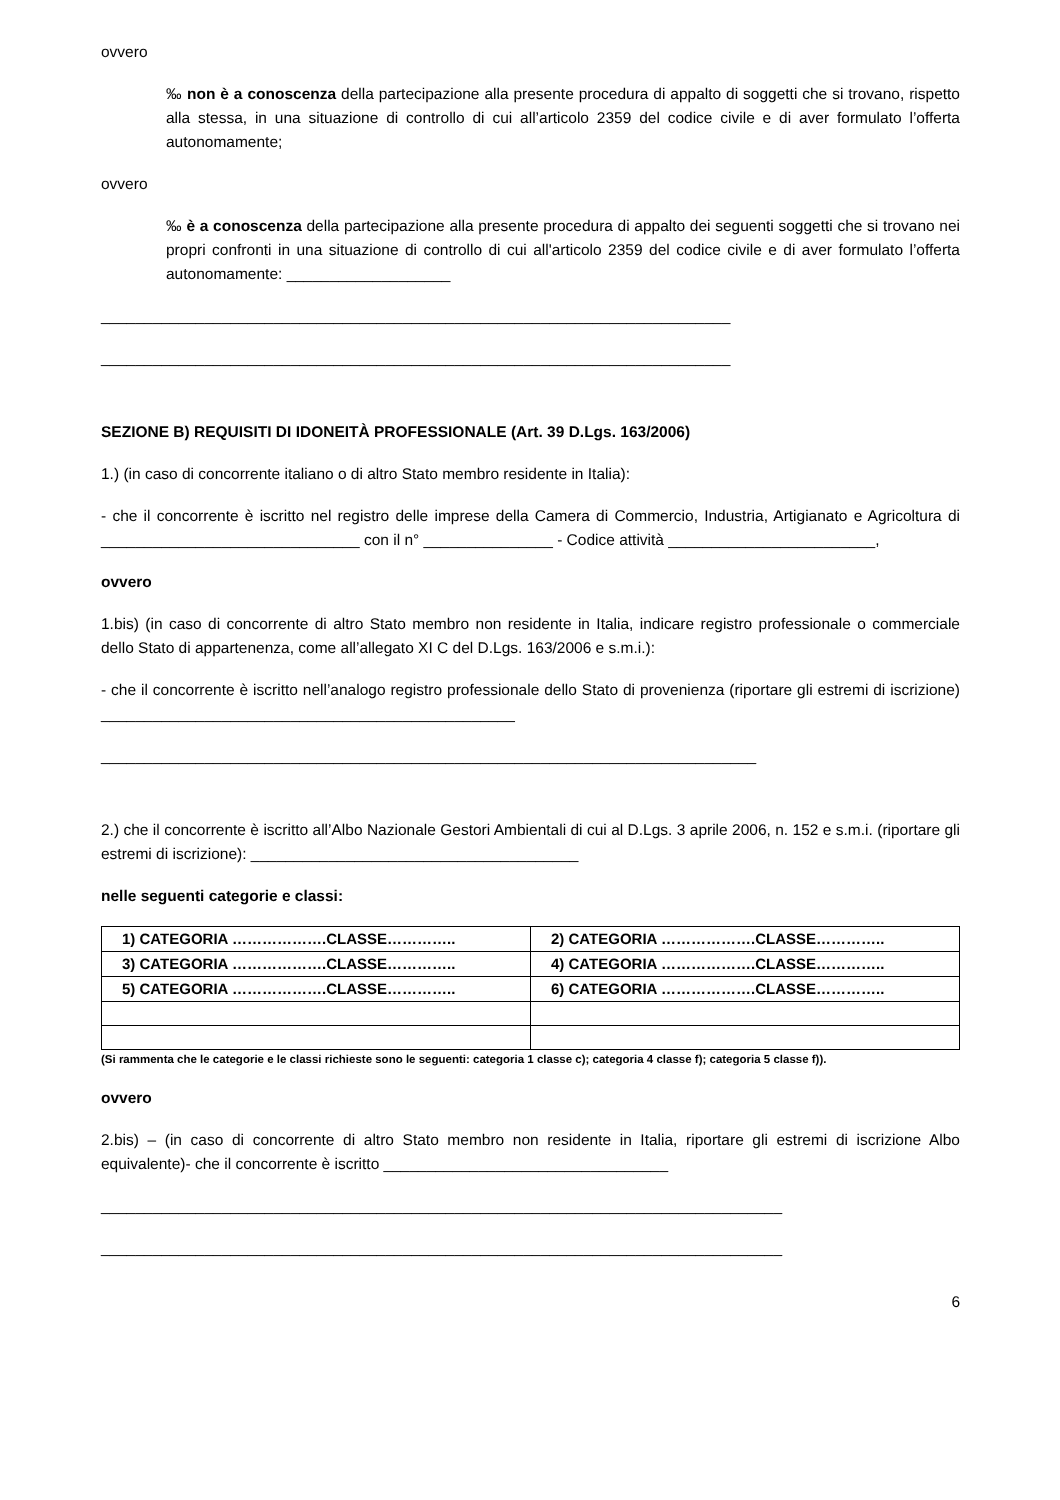ovvero
‰ non è a conoscenza della partecipazione alla presente procedura di appalto di soggetti che si trovano, rispetto alla stessa, in una situazione di controllo di cui all’articolo 2359 del codice civile e di aver formulato l’offerta autonomamente;
ovvero
‰ è a conoscenza della partecipazione alla presente procedura di appalto dei seguenti soggetti che si trovano nei propri confronti in una situazione di controllo di cui all'articolo 2359 del codice civile e di aver formulato l’offerta autonomamente: ___________________
_________________________________________________________________________
_________________________________________________________________________
SEZIONE B) REQUISITI DI IDONEITÀ PROFESSIONALE (Art. 39 D.Lgs. 163/2006)
1.) (in caso di concorrente italiano o di altro Stato membro residente in Italia):
- che il concorrente è iscritto nel registro delle imprese della Camera di Commercio, Industria, Artigianato e Agricoltura di ______________________________ con il n° _______________ - Codice attività ________________________,
ovvero
1.bis) (in caso di concorrente di altro Stato membro non residente in Italia, indicare registro professionale o commerciale dello Stato di appartenenza, come all’allegato XI C del D.Lgs. 163/2006 e s.m.i.):
- che il concorrente è iscritto nell’analogo registro professionale dello Stato di provenienza (riportare gli estremi di iscrizione) ________________________________________________
____________________________________________________________________________
2.) che il concorrente è iscritto all’Albo Nazionale Gestori Ambientali di cui al D.Lgs. 3 aprile 2006, n. 152 e s.m.i. (riportare gli estremi di iscrizione): ______________________________________
nelle seguenti categorie e classi:
| 1) CATEGORIA ……………….CLASSE………….. | 2) CATEGORIA ……………….CLASSE………….. |
| 3) CATEGORIA ……………….CLASSE………….. | 4) CATEGORIA ……………….CLASSE………….. |
| 5) CATEGORIA ……………….CLASSE………….. | 6) CATEGORIA ……………….CLASSE………….. |
(Si rammenta che le categorie e le classi richieste sono le seguenti: categoria 1 classe c); categoria 4 classe f); categoria 5 classe f)).
ovvero
2.bis) – (in caso di concorrente di altro Stato membro non residente in Italia, riportare gli estremi di iscrizione Albo equivalente)- che il concorrente è iscritto _________________________________
_______________________________________________________________________________
_______________________________________________________________________________
6